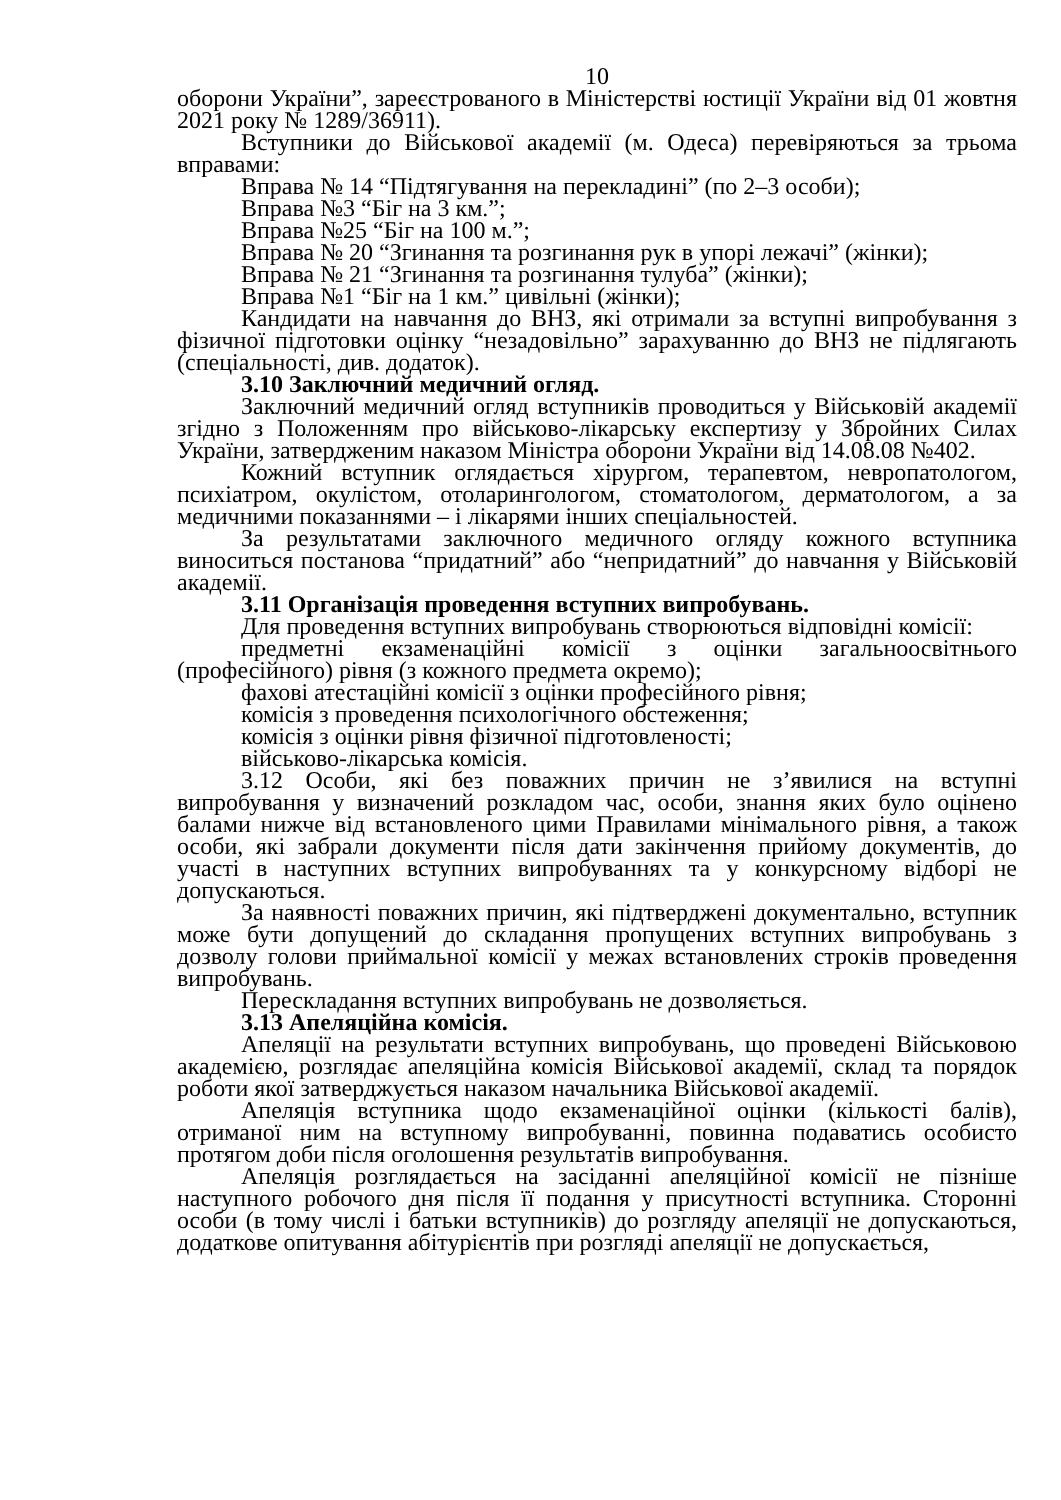10
оборони України”, зареєстрованого в Міністерстві юстиції України від 01 жовтня 2021 року № 1289/36911).
Вступники до Військової академії (м. Одеса) перевіряються за трьома вправами:
Вправа № 14 “Підтягування на перекладині” (по 2–3 особи);
Вправа №3 “Біг на 3 км.”;
Вправа №25 “Біг на 100 м.”;
Вправа № 20 “Згинання та розгинання рук в упорі лежачі” (жінки);
Вправа № 21 “Згинання та розгинання тулуба” (жінки);
Вправа №1 “Біг на 1 км.” цивільні (жінки);
Кандидати на навчання до ВНЗ, які отримали за вступні випробування з фізичної підготовки оцінку “незадовільно” зарахуванню до ВНЗ не підлягають (спеціальності, див. додаток).
3.10 Заключний медичний огляд.
Заключний медичний огляд вступників проводиться у Військовій академії згідно з Положенням про військово-лікарську експертизу у Збройних Силах України, затвердженим наказом Міністра оборони України від 14.08.08 №402.
Кожний вступник оглядається хірургом, терапевтом, невропатологом, психіатром, окулістом, отоларингологом, стоматологом, дерматологом, а за медичними показаннями – і лікарями інших спеціальностей.
За результатами заключного медичного огляду кожного вступника виноситься постанова “придатний” або “непридатний” до навчання у Військовій академії.
3.11 Організація проведення вступних випробувань.
Для проведення вступних випробувань створюються відповідні комісії:
предметні екзаменаційні комісії з оцінки загальноосвітнього (професійного) рівня (з кожного предмета окремо);
фахові атестаційні комісії з оцінки професійного рівня;
комісія з проведення психологічного обстеження;
комісія з оцінки рівня фізичної підготовленості;
військово-лікарська комісія.
3.12 Особи, які без поважних причин не з’явилися на вступні випробування у визначений розкладом час, особи, знання яких було оцінено балами нижче від встановленого цими Правилами мінімального рівня, а також особи, які забрали документи після дати закінчення прийому документів, до участі в наступних вступних випробуваннях та у конкурсному відборі не допускаються.
За наявності поважних причин, які підтверджені документально, вступник може бути допущений до складання пропущених вступних випробувань з дозволу голови приймальної комісії у межах встановлених строків проведення випробувань.
Перескладання вступних випробувань не дозволяється.
3.13 Апеляційна комісія.
Апеляції на результати вступних випробувань, що проведені Військовою академією, розглядає апеляційна комісія Військової академії, склад та порядок роботи якої затверджується наказом начальника Військової академії.
Апеляція вступника щодо екзаменаційної оцінки (кількості балів), отриманої ним на вступному випробуванні, повинна подаватись особисто протягом доби після оголошення результатів випробування.
Апеляція розглядається на засіданні апеляційної комісії не пізніше наступного робочого дня після її подання у присутності вступника. Сторонні особи (в тому числі і батьки вступників) до розгляду апеляції не допускаються, додаткове опитування абітурієнтів при розгляді апеляції не допускається,